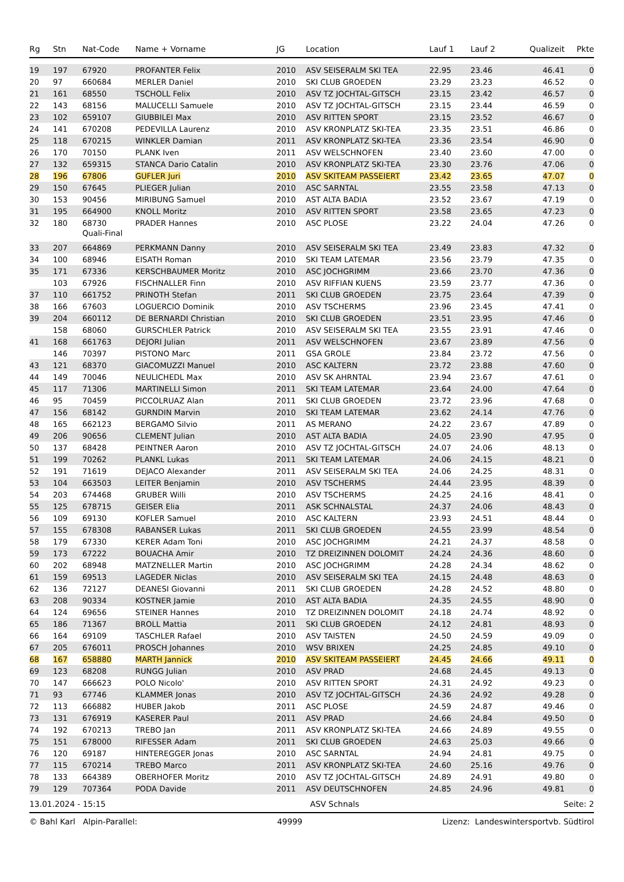| Rg | Stn | Nat-Code | Name + Vorname | JG | Location | Lauf 1 | Lauf 2 | Qualizeit | Pkte |
| --- | --- | --- | --- | --- | --- | --- | --- | --- | --- |
| 19 | 197 | 67920 | PROFANTER Felix | 2010 | ASV SEISERALM SKI TEA | 22.95 | 23.46 | 46.41 | 0 |
| 20 | 97 | 660684 | MERLER Daniel | 2010 | SKI CLUB GROEDEN | 23.29 | 23.23 | 46.52 | 0 |
| 21 | 161 | 68550 | TSCHOLL Felix | 2010 | ASV TZ JOCHTAL-GITSCH | 23.15 | 23.42 | 46.57 | 0 |
| 22 | 143 | 68156 | MALUCELLI Samuele | 2010 | ASV TZ JOCHTAL-GITSCH | 23.15 | 23.44 | 46.59 | 0 |
| 23 | 102 | 659107 | GIUBBILEI Max | 2010 | ASV RITTEN SPORT | 23.15 | 23.52 | 46.67 | 0 |
| 24 | 141 | 670208 | PEDEVILLA Laurenz | 2010 | ASV KRONPLATZ SKI-TEA | 23.35 | 23.51 | 46.86 | 0 |
| 25 | 118 | 670215 | WINKLER Damian | 2011 | ASV KRONPLATZ SKI-TEA | 23.36 | 23.54 | 46.90 | 0 |
| 26 | 170 | 70150 | PLANK Iven | 2011 | ASV WELSCHNOFEN | 23.40 | 23.60 | 47.00 | 0 |
| 27 | 132 | 659315 | STANCA Dario Catalin | 2010 | ASV KRONPLATZ SKI-TEA | 23.30 | 23.76 | 47.06 | 0 |
| 28 | 196 | 67806 | GUFLER Juri | 2010 | ASV SKITEAM PASSEIERT | 23.42 | 23.65 | 47.07 | 0 |
| 29 | 150 | 67645 | PLIEGER Julian | 2010 | ASC SARNTAL | 23.55 | 23.58 | 47.13 | 0 |
| 30 | 153 | 90456 | MIRIBUNG Samuel | 2010 | AST ALTA BADIA | 23.52 | 23.67 | 47.19 | 0 |
| 31 | 195 | 664900 | KNOLL Moritz | 2010 | ASV RITTEN SPORT | 23.58 | 23.65 | 47.23 | 0 |
| 32 | 180 | 68730 | PRADER Hannes | 2010 | ASC PLOSE | 23.22 | 24.04 | 47.26 | 0 |
| | | Quali-Final | | | | | | | |
| 33 | 207 | 664869 | PERKMANN Danny | 2010 | ASV SEISERALM SKI TEA | 23.49 | 23.83 | 47.32 | 0 |
| 34 | 100 | 68946 | EISATH Roman | 2010 | SKI TEAM LATEMAR | 23.56 | 23.79 | 47.35 | 0 |
| 35 | 171 | 67336 | KERSCHBAUMER Moritz | 2010 | ASC JOCHGRIMM | 23.66 | 23.70 | 47.36 | 0 |
| | 103 | 67926 | FISCHNALLER Finn | 2010 | ASV RIFFIAN KUENS | 23.59 | 23.77 | 47.36 | 0 |
| 37 | 110 | 661752 | PRINOTH Stefan | 2011 | SKI CLUB GROEDEN | 23.75 | 23.64 | 47.39 | 0 |
| 38 | 166 | 67603 | LOGUERCIO Dominik | 2010 | ASV TSCHERMS | 23.96 | 23.45 | 47.41 | 0 |
| 39 | 204 | 660112 | DE BERNARDI Christian | 2010 | SKI CLUB GROEDEN | 23.51 | 23.95 | 47.46 | 0 |
| | 158 | 68060 | GURSCHLER Patrick | 2010 | ASV SEISERALM SKI TEA | 23.55 | 23.91 | 47.46 | 0 |
| 41 | 168 | 661763 | DEJORI Julian | 2011 | ASV WELSCHNOFEN | 23.67 | 23.89 | 47.56 | 0 |
| | 146 | 70397 | PISTONO Marc | 2011 | GSA GROLE | 23.84 | 23.72 | 47.56 | 0 |
| 43 | 121 | 68370 | GIACOMUZZI Manuel | 2010 | ASC KALTERN | 23.72 | 23.88 | 47.60 | 0 |
| 44 | 149 | 70046 | NEULICHEDL Max | 2010 | ASV SK AHRNTAL | 23.94 | 23.67 | 47.61 | 0 |
| 45 | 117 | 71306 | MARTINELLI Simon | 2011 | SKI TEAM LATEMAR | 23.64 | 24.00 | 47.64 | 0 |
| 46 | 95 | 70459 | PICCOLRUAZ Alan | 2011 | SKI CLUB GROEDEN | 23.72 | 23.96 | 47.68 | 0 |
| 47 | 156 | 68142 | GURNDIN Marvin | 2010 | SKI TEAM LATEMAR | 23.62 | 24.14 | 47.76 | 0 |
| 48 | 165 | 662123 | BERGAMO Silvio | 2011 | AS MERANO | 24.22 | 23.67 | 47.89 | 0 |
| 49 | 206 | 90656 | CLEMENT Julian | 2010 | AST ALTA BADIA | 24.05 | 23.90 | 47.95 | 0 |
| 50 | 137 | 68428 | PEINTNER Aaron | 2010 | ASV TZ JOCHTAL-GITSCH | 24.07 | 24.06 | 48.13 | 0 |
| 51 | 199 | 70262 | PLANKL Lukas | 2011 | SKI TEAM LATEMAR | 24.06 | 24.15 | 48.21 | 0 |
| 52 | 191 | 71619 | DEJACO Alexander | 2011 | ASV SEISERALM SKI TEA | 24.06 | 24.25 | 48.31 | 0 |
| 53 | 104 | 663503 | LEITER Benjamin | 2010 | ASV TSCHERMS | 24.44 | 23.95 | 48.39 | 0 |
| 54 | 203 | 674468 | GRUBER Willi | 2010 | ASV TSCHERMS | 24.25 | 24.16 | 48.41 | 0 |
| 55 | 125 | 678715 | GEISER Elia | 2011 | ASK SCHNALSTAL | 24.37 | 24.06 | 48.43 | 0 |
| 56 | 109 | 69130 | KOFLER Samuel | 2010 | ASC KALTERN | 23.93 | 24.51 | 48.44 | 0 |
| 57 | 155 | 678308 | RABANSER Lukas | 2011 | SKI CLUB GROEDEN | 24.55 | 23.99 | 48.54 | 0 |
| 58 | 179 | 67330 | KERER Adam Toni | 2010 | ASC JOCHGRIMM | 24.21 | 24.37 | 48.58 | 0 |
| 59 | 173 | 67222 | BOUACHA Amir | 2010 | TZ DREIZINNEN DOLOMIT | 24.24 | 24.36 | 48.60 | 0 |
| 60 | 202 | 68948 | MATZNELLER Martin | 2010 | ASC JOCHGRIMM | 24.28 | 24.34 | 48.62 | 0 |
| 61 | 159 | 69513 | LAGEDER Niclas | 2010 | ASV SEISERALM SKI TEA | 24.15 | 24.48 | 48.63 | 0 |
| 62 | 136 | 72127 | DEANESI Giovanni | 2011 | SKI CLUB GROEDEN | 24.28 | 24.52 | 48.80 | 0 |
| 63 | 208 | 90334 | KOSTNER Jamie | 2010 | AST ALTA BADIA | 24.35 | 24.55 | 48.90 | 0 |
| 64 | 124 | 69656 | STEINER Hannes | 2010 | TZ DREIZINNEN DOLOMIT | 24.18 | 24.74 | 48.92 | 0 |
| 65 | 186 | 71367 | BROLL Mattia | 2011 | SKI CLUB GROEDEN | 24.12 | 24.81 | 48.93 | 0 |
| 66 | 164 | 69109 | TASCHLER Rafael | 2010 | ASV TAISTEN | 24.50 | 24.59 | 49.09 | 0 |
| 67 | 205 | 676011 | PROSCH Johannes | 2010 | WSV BRIXEN | 24.25 | 24.85 | 49.10 | 0 |
| 68 | 167 | 658880 | MARTH Jannick | 2010 | ASV SKITEAM PASSEIERT | 24.45 | 24.66 | 49.11 | 0 |
| 69 | 123 | 68208 | RUNGG Julian | 2010 | ASV PRAD | 24.68 | 24.45 | 49.13 | 0 |
| 70 | 147 | 666623 | POLO Nicolo' | 2010 | ASV RITTEN SPORT | 24.31 | 24.92 | 49.23 | 0 |
| 71 | 93 | 67746 | KLAMMER Jonas | 2010 | ASV TZ JOCHTAL-GITSCH | 24.36 | 24.92 | 49.28 | 0 |
| 72 | 113 | 666882 | HUBER Jakob | 2011 | ASC PLOSE | 24.59 | 24.87 | 49.46 | 0 |
| 73 | 131 | 676919 | KASERER Paul | 2011 | ASV PRAD | 24.66 | 24.84 | 49.50 | 0 |
| 74 | 192 | 670213 | TREBO Jan | 2011 | ASV KRONPLATZ SKI-TEA | 24.66 | 24.89 | 49.55 | 0 |
| 75 | 151 | 678000 | RIFESSER Adam | 2011 | SKI CLUB GROEDEN | 24.63 | 25.03 | 49.66 | 0 |
| 76 | 120 | 69187 | HINTEREGGER Jonas | 2010 | ASC SARNTAL | 24.94 | 24.81 | 49.75 | 0 |
| 77 | 115 | 670214 | TREBO Marco | 2011 | ASV KRONPLATZ SKI-TEA | 24.60 | 25.16 | 49.76 | 0 |
| 78 | 133 | 664389 | OBERHOFER Moritz | 2010 | ASV TZ JOCHTAL-GITSCH | 24.89 | 24.91 | 49.80 | 0 |
| 79 | 129 | 707364 | PODA Davide | 2011 | ASV DEUTSCHNOFEN | 24.85 | 24.96 | 49.81 | 0 |
13.01.2024 - 15:15 ASV Schnals Seite: 2
© Bahl Karl Alpin-Parallel: 49999 Lizenz: Landeswintersportvb. Südtirol